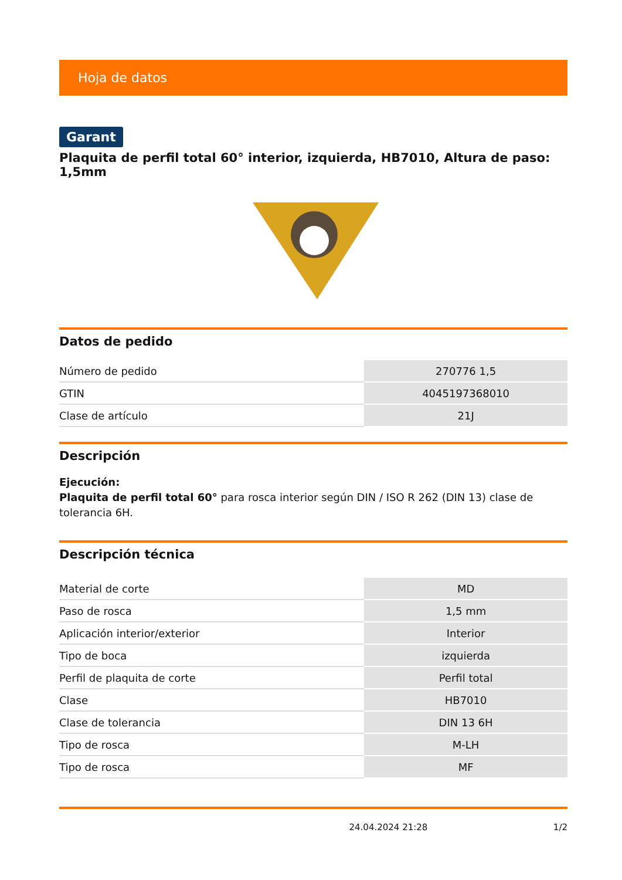Hoja de datos
Garant
Plaquita de perfil total 60° interior, izquierda, HB7010, Altura de paso: 1,5mm
Datos de pedido
| Número de pedido | 270776 1,5 |
| GTIN | 4045197368010 |
| Clase de artículo | 21J |
Descripción
Ejecución:
Plaquita de perfil total 60° para rosca interior según DIN / ISO R 262 (DIN 13) clase de tolerancia 6H.
Descripción técnica
| Material de corte | MD |
| Paso de rosca | 1,5 mm |
| Aplicación interior/exterior | Interior |
| Tipo de boca | izquierda |
| Perfil de plaquita de corte | Perfil total |
| Clase | HB7010 |
| Clase de tolerancia | DIN 13 6H |
| Tipo de rosca | M-LH |
| Tipo de rosca | MF |
24.04.2024 21:28 1/2